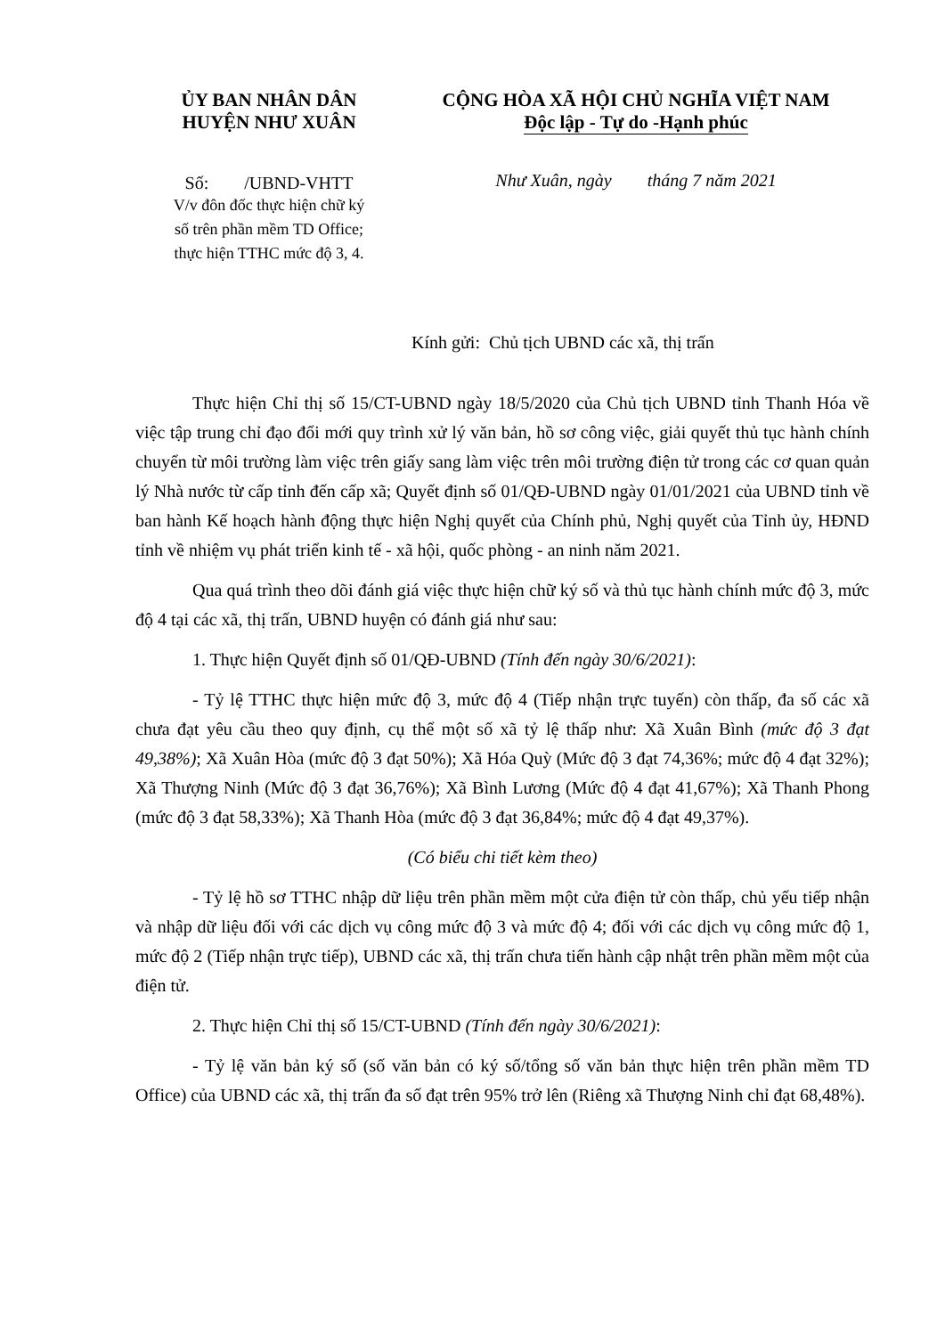ỦY BAN NHÂN DÂN
HUYỆN NHƯ XUÂN
Số: /UBND-VHTT
V/v đôn đốc thực hiện chữ ký
số trên phần mềm TD Office;
thực hiện TTHC mức độ 3, 4.
CỘNG HÒA XÃ HỘI CHỦ NGHĨA VIỆT NAM
Độc lập - Tự do -Hạnh phúc
Như Xuân, ngày tháng 7 năm 2021
Kính gửi: Chủ tịch UBND các xã, thị trấn
Thực hiện Chỉ thị số 15/CT-UBND ngày 18/5/2020 của Chủ tịch UBND tỉnh Thanh Hóa về việc tập trung chỉ đạo đổi mới quy trình xử lý văn bản, hồ sơ công việc, giải quyết thủ tục hành chính chuyển từ môi trường làm việc trên giấy sang làm việc trên môi trường điện tử trong các cơ quan quản lý Nhà nước từ cấp tỉnh đến cấp xã; Quyết định số 01/QĐ-UBND ngày 01/01/2021 của UBND tỉnh về ban hành Kế hoạch hành động thực hiện Nghị quyết của Chính phủ, Nghị quyết của Tỉnh ủy, HĐND tỉnh về nhiệm vụ phát triển kinh tế - xã hội, quốc phòng - an ninh năm 2021.
Qua quá trình theo dõi đánh giá việc thực hiện chữ ký số và thủ tục hành chính mức độ 3, mức độ 4 tại các xã, thị trấn, UBND huyện có đánh giá như sau:
1. Thực hiện Quyết định số 01/QĐ-UBND (Tính đến ngày 30/6/2021):
- Tỷ lệ TTHC thực hiện mức độ 3, mức độ 4 (Tiếp nhận trực tuyến) còn thấp, đa số các xã chưa đạt yêu cầu theo quy định, cụ thể một số xã tỷ lệ thấp như: Xã Xuân Bình (mức độ 3 đạt 49,38%); Xã Xuân Hòa (mức độ 3 đạt 50%); Xã Hóa Quỳ (Mức độ 3 đạt 74,36%; mức độ 4 đạt 32%); Xã Thượng Ninh (Mức độ 3 đạt 36,76%); Xã Bình Lương (Mức độ 4 đạt 41,67%); Xã Thanh Phong (mức độ 3 đạt 58,33%); Xã Thanh Hòa (mức độ 3 đạt 36,84%; mức độ 4 đạt 49,37%).
(Có biểu chi tiết kèm theo)
- Tỷ lệ hồ sơ TTHC nhập dữ liệu trên phần mềm một cửa điện tử còn thấp, chủ yếu tiếp nhận và nhập dữ liệu đối với các dịch vụ công mức độ 3 và mức độ 4; đối với các dịch vụ công mức độ 1, mức độ 2 (Tiếp nhận trực tiếp), UBND các xã, thị trấn chưa tiến hành cập nhật trên phần mềm một của điện tử.
2. Thực hiện Chỉ thị số 15/CT-UBND (Tính đến ngày 30/6/2021):
- Tỷ lệ văn bản ký số (số văn bản có ký số/tổng số văn bản thực hiện trên phần mềm TD Office) của UBND các xã, thị trấn đa số đạt trên 95% trở lên (Riêng xã Thượng Ninh chỉ đạt 68,48%).